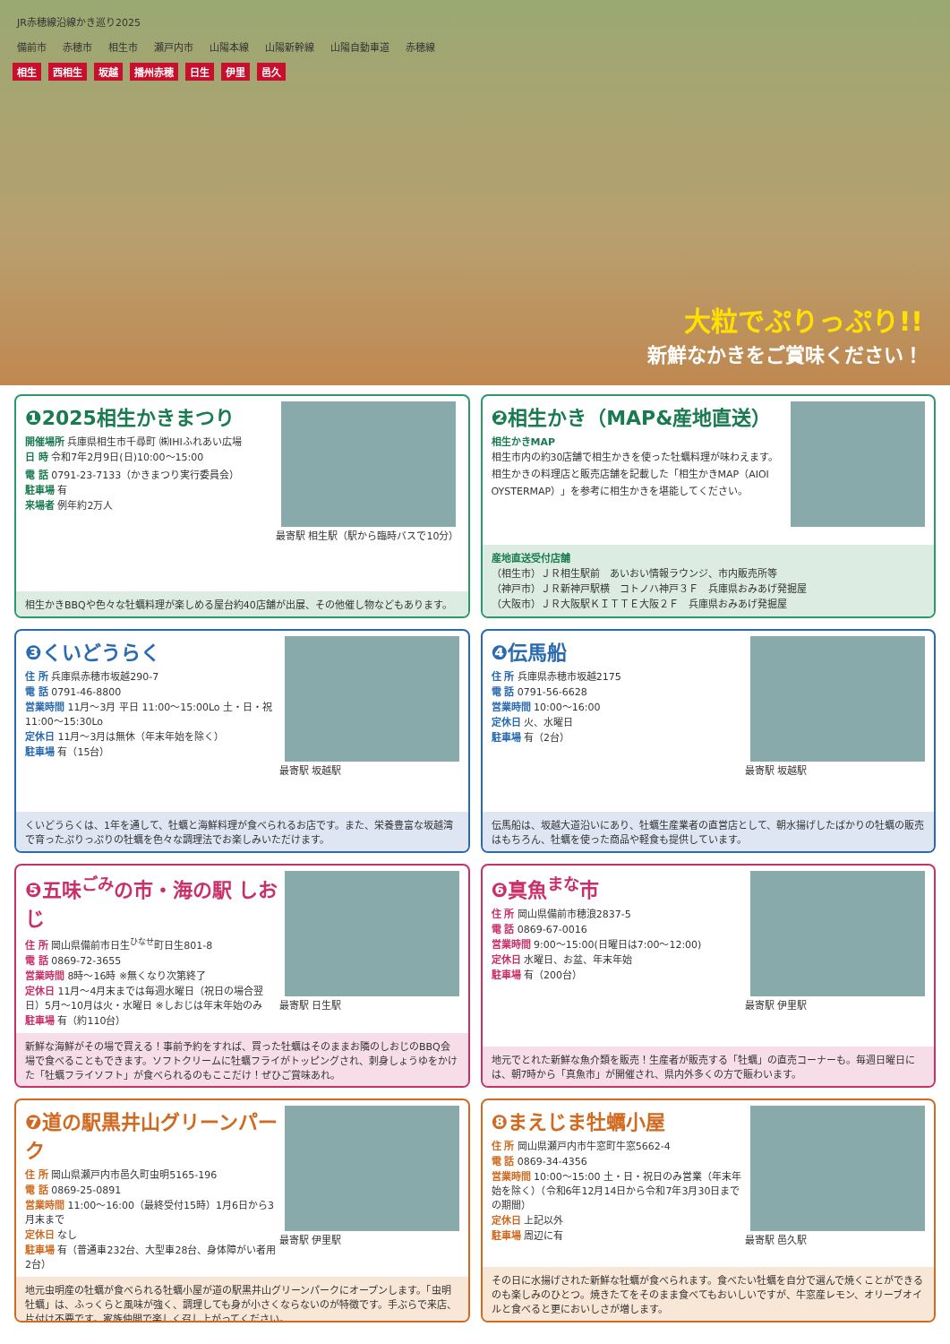JR赤穂線沿線かき巡り2025
備前市 赤穂市 相生市 瀬戸内市 山陽本線 山陽新幹線 山陽自動車道 赤穂線
相生 西相生 坂越 播州赤穂 日生 伊里 邑久
大粒でぷりっぷり!!
新鮮なかきをご賞味ください！
❶2025相生かきまつり
開催場所 兵庫県相生市千尋町 ㈱IHIふれあい広場
日 時 令和7年2月9日(日)10:00〜15:00
電 話 0791-23-7133（かきまつり実行委員会）
駐車場 有
来場者 例年約2万人
最寄駅 相生駅（駅から臨時バスで10分）
相生かきBBQや色々な牡蠣料理が楽しめる屋台約40店舗が出展、その他催し物などもあります。
❷相生かき（MAP&産地直送）
相生かきMAP
相生市内の約30店舗で相生かきを使った牡蠣料理が味わえます。相生かきの料理店と販売店舗を記載した「相生かきMAP（AIOI OYSTERMAP）」を参考に相生かきを堪能してください。
産地直送受付店舗
（相生市）ＪＲ相生駅前　あいおい情報ラウンジ、市内販売所等
（神戸市）ＪＲ新神戸駅横　コトノハ神戸３Ｆ　兵庫県おみあげ発掘屋
（大阪市）ＪＲ大阪駅ＫＩＴＴＥ大阪２Ｆ　兵庫県おみあげ発掘屋
❸くいどうらく
住 所 兵庫県赤穂市坂越290-7
電 話 0791-46-8800
営業時間 11月〜3月 平日 11:00〜15:00Lo 土・日・祝 11:00〜15:30Lo
定休日 11月〜3月は無休（年末年始を除く）
駐車場 有（15台）
最寄駅 坂越駅
くいどうらくは、1年を通して、牡蠣と海鮮料理が食べられるお店です。また、栄養豊富な坂越湾で育ったぷりっぷりの牡蠣を色々な調理法でお楽しみいただけます。
❹伝馬船
住 所 兵庫県赤穂市坂越2175
電 話 0791-56-6628
営業時間 10:00〜16:00
定休日 火、水曜日
駐車場 有（2台）
最寄駅 坂越駅
伝馬船は、坂越大道沿いにあり、牡蠣生産業者の直営店として、朝水揚げしたばかりの牡蠣の販売はもちろん、牡蠣を使った商品や軽食も提供しています。
❺五味<sup>ごみ</sup>の市・海の駅 しおじ
住 所 岡山県備前市日生<sup>ひなせ</sup>町日生801-8
電 話 0869-72-3655
営業時間 8時〜16時 ※無くなり次第終了
定休日 11月〜4月末までは毎週水曜日（祝日の場合翌日）5月〜10月は火・水曜日 ※しおじは年末年始のみ
駐車場 有（約110台）
最寄駅 日生駅
新鮮な海鮮がその場で買える！事前予約をすれば、買った牡蠣はそのままお隣のしおじのBBQ会場で食べることもできます。ソフトクリームに牡蠣フライがトッピングされ、刺身しょうゆをかけた「牡蠣フライソフト」が食べられるのもここだけ！ぜひご賞味あれ。
❻真魚<sup>まな</sup>市
住 所 岡山県備前市穂浪2837-5
電 話 0869-67-0016
営業時間 9:00〜15:00(日曜日は7:00〜12:00)
定休日 水曜日、お盆、年末年始
駐車場 有（200台）
最寄駅 伊里駅
地元でとれた新鮮な魚介類を販売！生産者が販売する「牡蠣」の直売コーナーも。毎週日曜日には、朝7時から「真魚市」が開催され、県内外多くの方で賑わいます。
❼道の駅黒井山グリーンパーク
住 所 岡山県瀬戸内市邑久町虫明5165-196
電 話 0869-25-0891
営業時間 11:00〜16:00（最終受付15時）1月6日から3月末まで
定休日 なし
駐車場 有（普通車232台、大型車28台、身体障がい者用2台）
最寄駅 伊里駅
地元虫明産の牡蠣が食べられる牡蠣小屋が道の駅黒井山グリーンパークにオープンします。「虫明牡蠣」は、ふっくらと風味が強く、調理しても身が小さくならないのが特徴です。手ぶらで来店、片付け不要です。家族仲間で楽しく召し上がってください。
❽まえじま牡蠣小屋
住 所 岡山県瀬戸内市牛窓町牛窓5662-4
電 話 0869-34-4356
営業時間 10:00〜15:00 土・日・祝日のみ営業（年末年始を除く）（令和6年12月14日から令和7年3月30日までの期間）
定休日 上記以外
駐車場 周辺に有
最寄駅 邑久駅
その日に水揚げされた新鮮な牡蠣が食べられます。食べたい牡蠣を自分で選んで焼くことができるのも楽しみのひとつ。焼きたてをそのまま食べてもおいしいですが、牛窓産レモン、オリーブオイルと食べると更においしさが増します。